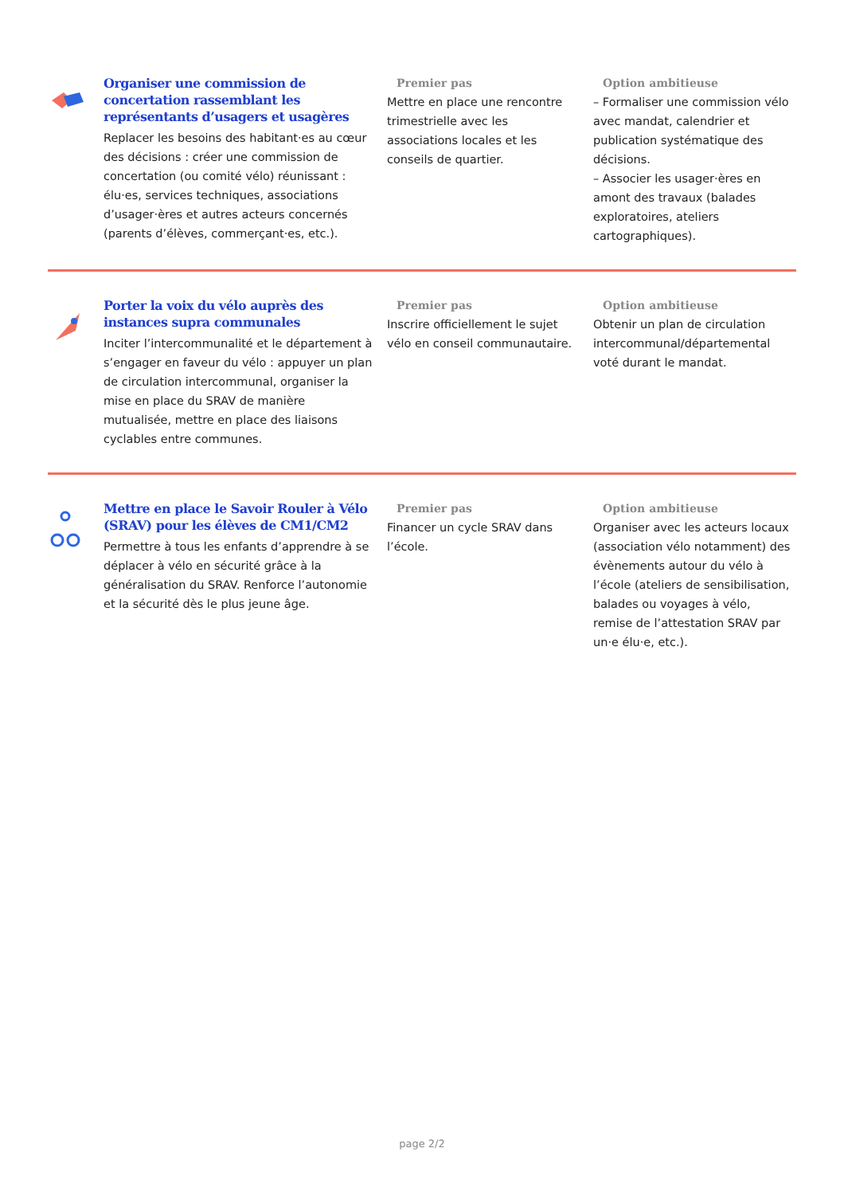Organiser une commission de concertation rassemblant les représentants d’usagers et usagères
Replacer les besoins des habitant·es au cœur des décisions : créer une commission de concertation (ou comité vélo) réunissant : élu·es, services techniques, associations d’usager·ères et autres acteurs concernés (parents d’élèves, commerçant·es, etc.).
Premier pas
Mettre en place une rencontre trimestrielle avec les associations locales et les conseils de quartier.
Option ambitieuse
– Formaliser une commission vélo avec mandat, calendrier et publication systématique des décisions.
– Associer les usager·ères en amont des travaux (balades exploratoires, ateliers cartographiques).
Porter la voix du vélo auprès des instances supra communales
Inciter l’intercommunalité et le département à s’engager en faveur du vélo : appuyer un plan de circulation intercommunal, organiser la mise en place du SRAV de manière mutualisée, mettre en place des liaisons cyclables entre communes.
Premier pas
Inscrire officiellement le sujet vélo en conseil communautaire.
Option ambitieuse
Obtenir un plan de circulation intercommunal/départemental voté durant le mandat.
Mettre en place le Savoir Rouler à Vélo (SRAV) pour les élèves de CM1/CM2
Permettre à tous les enfants d’apprendre à se déplacer à vélo en sécurité grâce à la généralisation du SRAV. Renforce l’autonomie et la sécurité dès le plus jeune âge.
Premier pas
Financer un cycle SRAV dans l’école.
Option ambitieuse
Organiser avec les acteurs locaux (association vélo notamment) des évènements autour du vélo à l’école (ateliers de sensibilisation, balades ou voyages à vélo, remise de l’attestation SRAV par un·e élu·e, etc.).
page 2/2